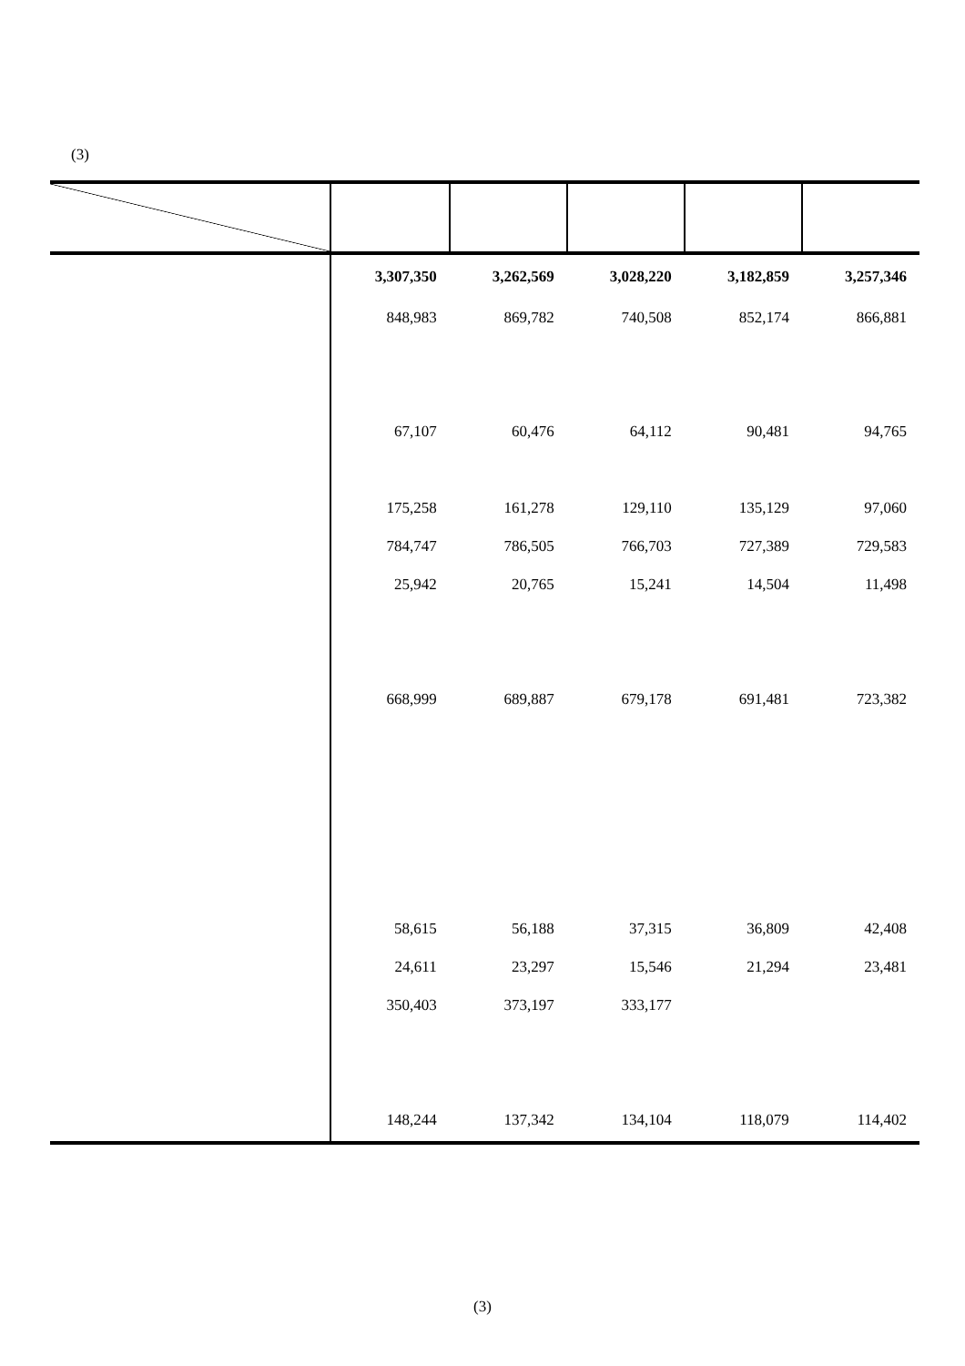(3)
| | 3,307,350 | 3,262,569 | 3,028,220 | 3,182,859 | 3,257,346 |
| | 848,983 | 869,782 | 740,508 | 852,174 | 866,881 |
| | 67,107 | 60,476 | 64,112 | 90,481 | 94,765 |
| | 175,258 | 161,278 | 129,110 | 135,129 | 97,060 |
| | 784,747 | 786,505 | 766,703 | 727,389 | 729,583 |
| | 25,942 | 20,765 | 15,241 | 14,504 | 11,498 |
| | 668,999 | 689,887 | 679,178 | 691,481 | 723,382 |
| | 58,615 | 56,188 | 37,315 | 36,809 | 42,408 |
| | 24,611 | 23,297 | 15,546 | 21,294 | 23,481 |
| | 350,403 | 373,197 | 333,177 | | |
| | 148,244 | 137,342 | 134,104 | 118,079 | 114,402 |
(3)